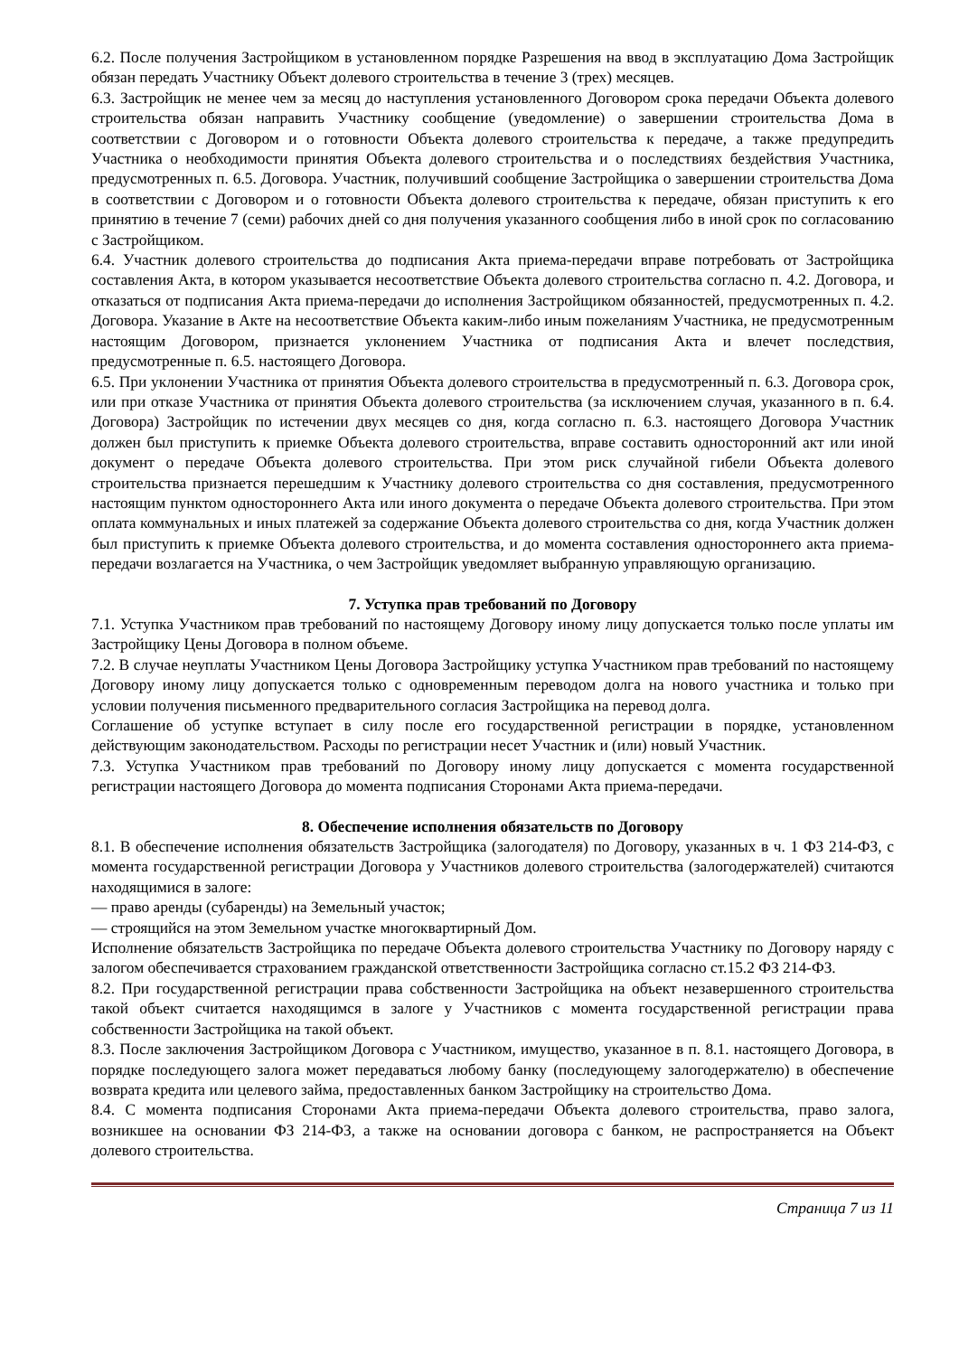6.2. После получения Застройщиком в установленном порядке Разрешения на ввод в эксплуатацию Дома Застройщик обязан передать Участнику Объект долевого строительства в течение 3 (трех) месяцев.
6.3. Застройщик не менее чем за месяц до наступления установленного Договором срока передачи Объекта долевого строительства обязан направить Участнику сообщение (уведомление) о завершении строительства Дома в соответствии с Договором и о готовности Объекта долевого строительства к передаче, а также предупредить Участника о необходимости принятия Объекта долевого строительства и о последствиях бездействия Участника, предусмотренных п. 6.5. Договора. Участник, получивший сообщение Застройщика о завершении строительства Дома в соответствии с Договором и о готовности Объекта долевого строительства к передаче, обязан приступить к его принятию в течение 7 (семи) рабочих дней со дня получения указанного сообщения либо в иной срок по согласованию с Застройщиком.
6.4. Участник долевого строительства до подписания Акта приема-передачи вправе потребовать от Застройщика составления Акта, в котором указывается несоответствие Объекта долевого строительства согласно п. 4.2. Договора, и отказаться от подписания Акта приема-передачи до исполнения Застройщиком обязанностей, предусмотренных п. 4.2. Договора. Указание в Акте на несоответствие Объекта каким-либо иным пожеланиям Участника, не предусмотренным настоящим Договором, признается уклонением Участника от подписания Акта и влечет последствия, предусмотренные п. 6.5. настоящего Договора.
6.5. При уклонении Участника от принятия Объекта долевого строительства в предусмотренный п. 6.3. Договора срок, или при отказе Участника от принятия Объекта долевого строительства (за исключением случая, указанного в п. 6.4. Договора) Застройщик по истечении двух месяцев со дня, когда согласно п. 6.3. настоящего Договора Участник должен был приступить к приемке Объекта долевого строительства, вправе составить односторонний акт или иной документ о передаче Объекта долевого строительства. При этом риск случайной гибели Объекта долевого строительства признается перешедшим к Участнику долевого строительства со дня составления, предусмотренного настоящим пунктом одностороннего Акта или иного документа о передаче Объекта долевого строительства. При этом оплата коммунальных и иных платежей за содержание Объекта долевого строительства со дня, когда Участник должен был приступить к приемке Объекта долевого строительства, и до момента составления одностороннего акта приема-передачи возлагается на Участника, о чем Застройщик уведомляет выбранную управляющую организацию.
7. Уступка прав требований по Договору
7.1. Уступка Участником прав требований по настоящему Договору иному лицу допускается только после уплаты им Застройщику Цены Договора в полном объеме.
7.2. В случае неуплаты Участником Цены Договора Застройщику уступка Участником прав требований по настоящему Договору иному лицу допускается только с одновременным переводом долга на нового участника и только при условии получения письменного предварительного согласия Застройщика на перевод долга.
Соглашение об уступке вступает в силу после его государственной регистрации в порядке, установленном действующим законодательством. Расходы по регистрации несет Участник и (или) новый Участник.
7.3. Уступка Участником прав требований по Договору иному лицу допускается с момента государственной регистрации настоящего Договора до момента подписания Сторонами Акта приема-передачи.
8. Обеспечение исполнения обязательств по Договору
8.1. В обеспечение исполнения обязательств Застройщика (залогодателя) по Договору, указанных в ч. 1 ФЗ 214-ФЗ, с момента государственной регистрации Договора у Участников долевого строительства (залогодержателей) считаются находящимися в залоге:
— право аренды (субаренды) на Земельный участок;
— строящийся на этом Земельном участке многоквартирный Дом.
Исполнение обязательств Застройщика по передаче Объекта долевого строительства Участнику по Договору наряду с залогом обеспечивается страхованием гражданской ответственности Застройщика согласно ст.15.2 ФЗ 214-ФЗ.
8.2. При государственной регистрации права собственности Застройщика на объект незавершенного строительства такой объект считается находящимся в залоге у Участников с момента государственной регистрации права собственности Застройщика на такой объект.
8.3. После заключения Застройщиком Договора с Участником, имущество, указанное в п. 8.1. настоящего Договора, в порядке последующего залога может передаваться любому банку (последующему залогодержателю) в обеспечение возврата кредита или целевого займа, предоставленных банком Застройщику на строительство Дома.
8.4. С момента подписания Сторонами Акта приема-передачи Объекта долевого строительства, право залога, возникшее на основании ФЗ 214-ФЗ, а также на основании договора с банком, не распространяется на Объект долевого строительства.
Страница 7 из 11